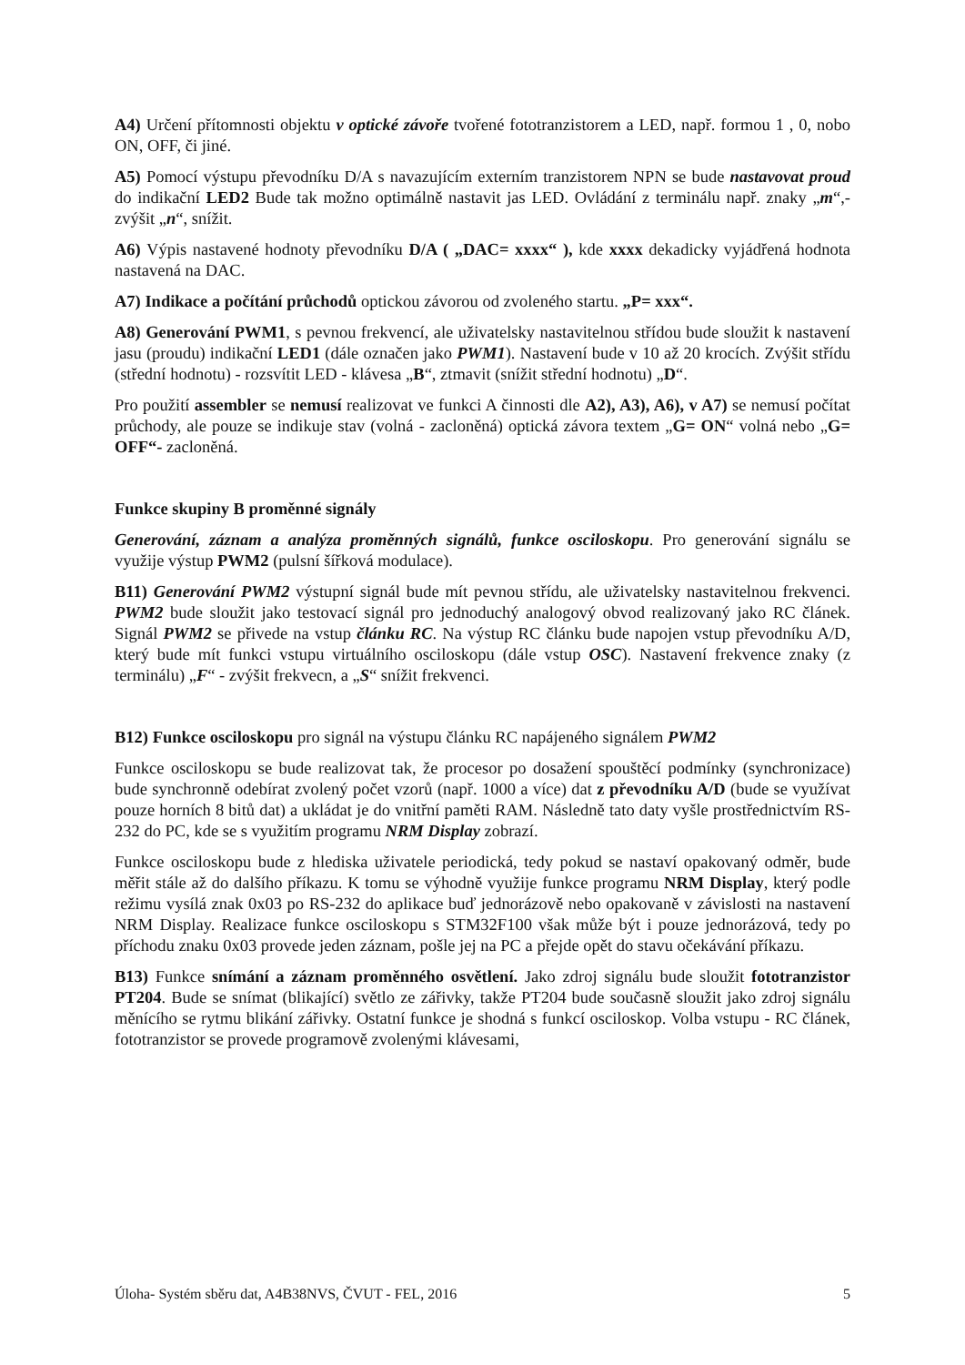A4) Určení přítomnosti objektu v optické závoře tvořené fototranzistorem a LED, např. formou 1 , 0, nobo ON, OFF, či jiné.
A5) Pomocí výstupu převodníku D/A s navazujícím externím tranzistorem NPN se bude nastavovat proud do indikační LED2 Bude tak možno optimálně nastavit jas LED. Ovládání z terminálu např. znaky „m“,- zvýšit „n“, snížit.
A6) Výpis nastavené hodnoty převodníku D/A ( „DAC= xxxx“ ), kde xxxx dekadicky vyjádřená hodnota nastavená na DAC.
A7) Indikace a počítání průchodů optickou závorou od zvoleného startu. „P= xxx“.
A8) Generování PWM1, s pevnou frekvencí, ale uživatelsky nastavitelnou střídou bude sloužit k nastavení jasu (proudu) indikační LED1 (dále označen jako PWM1). Nastavení bude v 10 až 20 krocích. Zvýšit střídu (střední hodnotu) - rozsvítit LED - klávesa „B“, ztmavit (snížit střední hodnotu) „D“.
Pro použití assembler se nemusí realizovat ve funkci A činnosti dle A2), A3), A6), v A7) se nemusí počítat průchody, ale pouze se indikuje stav (volná - zacloněná) optická závora textem „G= ON“ volná nebo „G= OFF“- zacloněná.
Funkce skupiny B proměnné signály
Generování, záznam a analýza proměnných signálů, funkce osciloskopu. Pro generování signálu se využije výstup PWM2 (pulsní šířková modulace).
B11) Generování PWM2 výstupní signál bude mít pevnou střídu, ale uživatelsky nastavitelnou frekvenci. PWM2 bude sloužit jako testovací signál pro jednoduchý analogový obvod realizovaný jako RC článek. Signál PWM2 se přivede na vstup článku RC. Na výstup RC článku bude napojen vstup převodníku A/D, který bude mít funkci vstupu virtuálního osciloskopu (dále vstup OSC). Nastavení frekvence znaky (z terminálu) „F“ - zvýšit frekvecn, a „S“ snížit frekvenci.
B12) Funkce osciloskopu pro signál na výstupu článku RC napájeného signálem PWM2
Funkce osciloskopu se bude realizovat tak, že procesor po dosažení spouštěcí podmínky (synchronizace) bude synchronně odebírat zvolený počet vzorů (např. 1000 a více) dat z převodníku A/D (bude se využívat pouze horních 8 bitů dat) a ukládat je do vnitřní paměti RAM. Následně tato daty vyšle prostřednictvím RS-232 do PC, kde se s využitím programu NRM Display zobrazí.
Funkce osciloskopu bude z hlediska uživatele periodická, tedy pokud se nastaví opakovaný odměr, bude měřit stále až do dalšího příkazu. K tomu se výhodně využije funkce programu NRM Display, který podle režimu vysílá znak 0x03 po RS-232 do aplikace buď jednorázově nebo opakovaně v závislosti na nastavení NRM Display. Realizace funkce osciloskopu s STM32F100 však může být i pouze jednorázová, tedy po příchodu znaku 0x03 provede jeden záznam, pošle jej na PC a přejde opět do stavu očekávání příkazu.
B13) Funkce snímání a záznam proměnného osvětlení. Jako zdroj signálu bude sloužit fototranzistor PT204. Bude se snímat (blikající) světlo ze zářivky, takže PT204 bude současně sloužit jako zdroj signálu měnícího se rytmu blikání zářivky. Ostatní funkce je shodná s funkcí osciloskop. Volba vstupu - RC článek, fototranzistor se provede programově zvolenými klávesami,
Úloha- Systém sběru dat, A4B38NVS, ČVUT - FEL, 2016 5